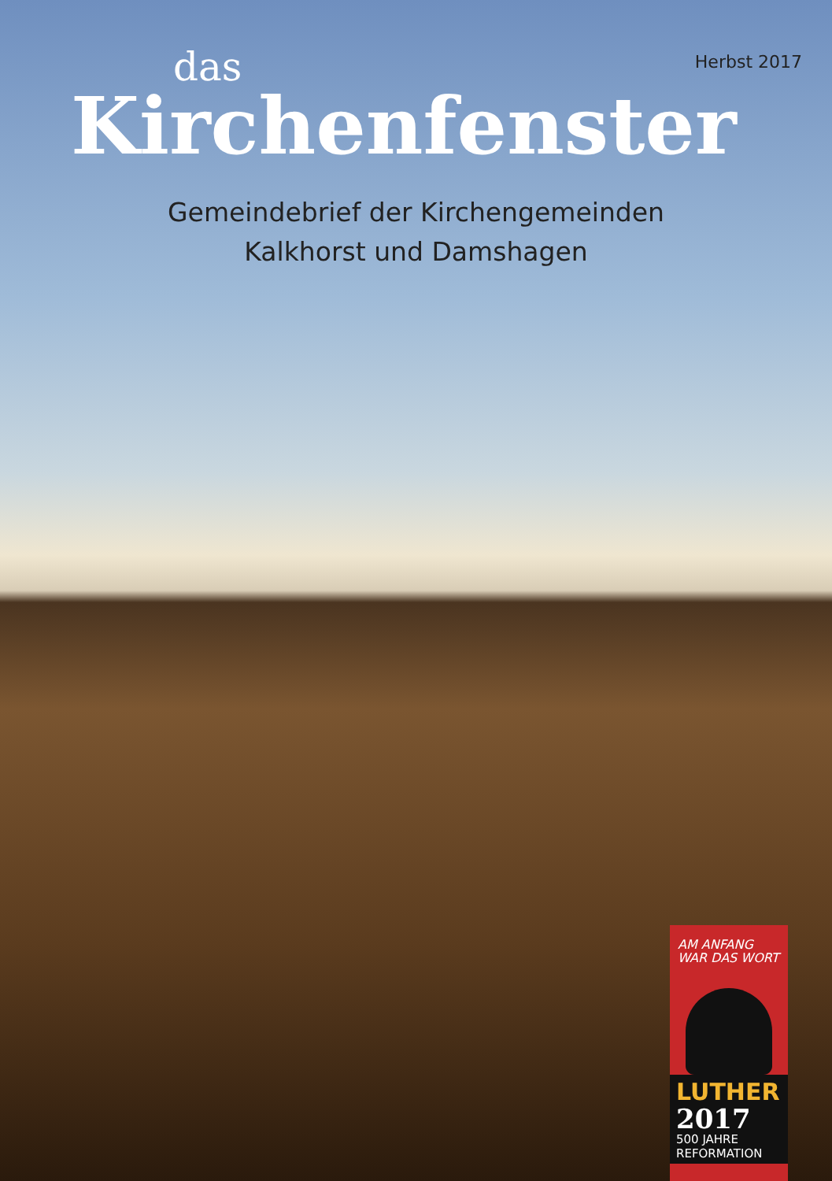Herbst 2017
das
Kirchenfenster
Gemeindebrief der Kirchengemeinden
Kalkhorst und Damshagen
AM ANFANG
WAR DAS WORT
LUTHER
2017
500 JAHRE
REFORMATION